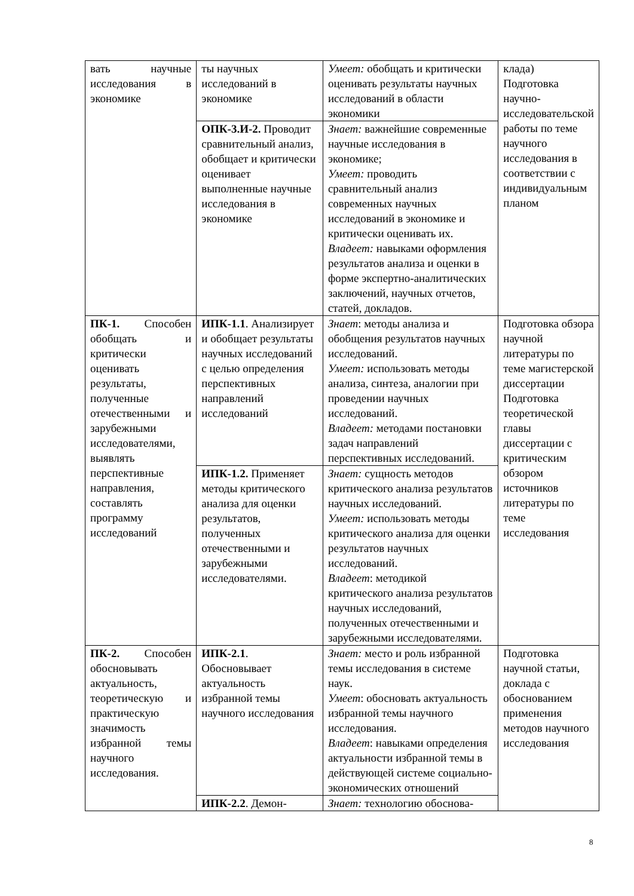| вать научные исследования в экономике | ты научных исследований в экономике | Умеет: обобщать и критически оценивать результаты научных исследований в области экономики | клада) Подготовка научно-исследовательской работы по теме научного исследования в соответствии с индивидуальным планом |
| | ОПК-3.И-2. Проводит сравнительный анализ, обобщает и критически оценивает выполненные научные исследования в экономике | Знает: важнейшие современные научные исследования в экономике; Умеет: проводить сравнительный анализ современных научных исследований в экономике и критически оценивать их. Владеет: навыками оформления результатов анализа и оценки в форме экспертно-аналитических заключений, научных отчетов, статей, докладов. | |
| ПК-1. Способен обобщать и критически оценивать результаты, полученные отечественными и зарубежными исследователями, выявлять перспективные направления, составлять программу исследований | ИПК-1.1 . Анализирует и обобщает результаты научных исследований с целью определения перспективных направлений исследований | Знает : методы анализа и обобщения результатов научных исследований. Умеет: использовать методы анализа, синтеза, аналогии при проведении научных исследований. Владеет: методами постановки задач направлений перспективных исследований. | Подготовка обзора научной литературы по теме магистерской диссертации Подготовка теоретической главы диссертации с критическим обзором источников литературы по теме исследования |
| | ИПК-1.2. Применяет методы критического анализа для оценки результатов, полученных отечественными и зарубежными исследователями. | Знает: сущность методов критического анализа результатов научных исследований. Умеет: использовать методы критического анализа для оценки результатов научных исследований. Владеет : методикой критического анализа результатов научных исследований, полученных отечественными и зарубежными исследователями. | |
| ПК-2. Способен обосновывать актуальность, теоретическую и практическую значимость избранной темы научного исследования. | ИПК-2.1 . Обосновывает актуальность избранной темы научного исследования | Знает: место и роль избранной темы исследования в системе наук. Умеет : обосновать актуальность избранной темы научного исследования. Владеет : навыками определения актуальности избранной темы в действующей системе социально-экономических отношений | Подготовка научной статьи, доклада с обоснованием применения методов научного исследования |
| | ИПК-2.2 . Демон- | Знает: технологию обоснова- | |
8